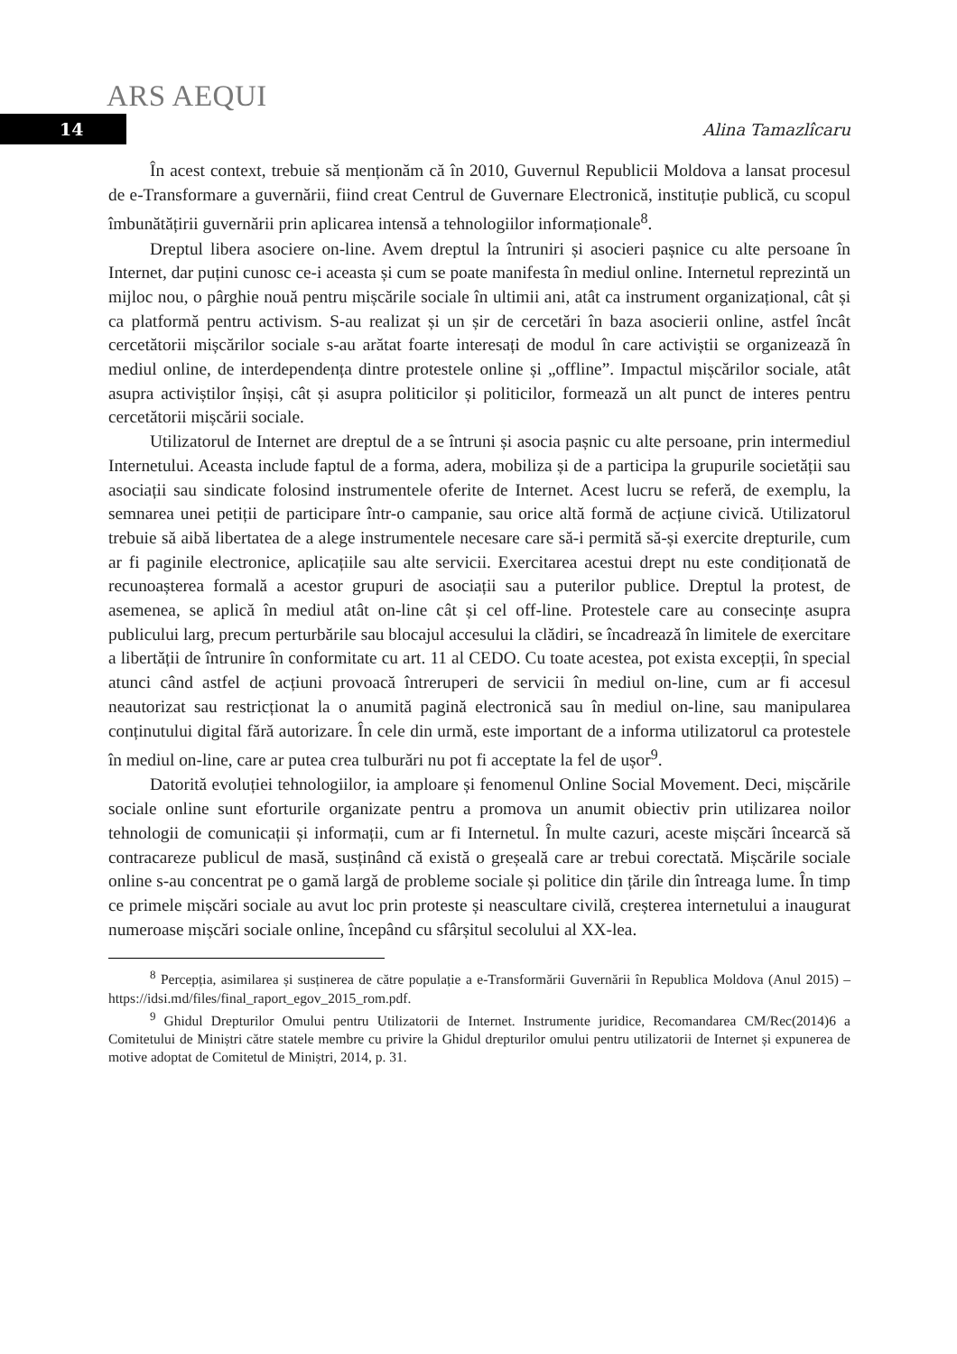ARS AEQUI
14
Alina Tamazlîcaru
În acest context, trebuie să menționăm că în 2010, Guvernul Republicii Moldova a lansat procesul de e-Transformare a guvernării, fiind creat Centrul de Guvernare Electronică, instituție publică, cu scopul îmbunătățirii guvernării prin aplicarea intensă a tehnologiilor informaționale<sup>8</sup>.
Dreptul libera asociere on-line. Avem dreptul la întruniri și asocieri pașnice cu alte persoane în Internet, dar puțini cunosc ce-i aceasta și cum se poate manifesta în mediul online. Internetul reprezintă un mijloc nou, o pârghie nouă pentru mișcările sociale în ultimii ani, atât ca instrument organizațional, cât și ca platformă pentru activism. S-au realizat și un șir de cercetări în baza asocierii online, astfel încât cercetătorii mișcărilor sociale s-au arătat foarte interesați de modul în care activiștii se organizează în mediul online, de interdependența dintre protestele online și „offline”. Impactul mișcărilor sociale, atât asupra activiștilor înșiși, cât și asupra politicilor și politicilor, formează un alt punct de interes pentru cercetătorii mișcării sociale.
Utilizatorul de Internet are dreptul de a se întruni și asocia pașnic cu alte persoane, prin intermediul Internetului. Aceasta include faptul de a forma, adera, mobiliza și de a participa la grupurile societății sau asociații sau sindicate folosind instrumentele oferite de Internet. Acest lucru se referă, de exemplu, la semnarea unei petiții de participare într-o campanie, sau orice altă formă de acțiune civică. Utilizatorul trebuie să aibă libertatea de a alege instrumentele necesare care să-i permită să-și exercite drepturile, cum ar fi paginile electronice, aplicațiile sau alte servicii. Exercitarea acestui drept nu este condiționată de recunoașterea formală a acestor grupuri de asociații sau a puterilor publice. Dreptul la protest, de asemenea, se aplică în mediul atât on-line cât și cel off-line. Protestele care au consecințe asupra publicului larg, precum perturbările sau blocajul accesului la clădiri, se încadrează în limitele de exercitare a libertății de întrunire în conformitate cu art. 11 al CEDO. Cu toate acestea, pot exista excepții, în special atunci când astfel de acțiuni provoacă întreruperi de servicii în mediul on-line, cum ar fi accesul neautorizat sau restricționat la o anumită pagină electronică sau în mediul on-line, sau manipularea conținutului digital fără autorizare. În cele din urmă, este important de a informa utilizatorul ca protestele în mediul on-line, care ar putea crea tulburări nu pot fi acceptate la fel de ușor<sup>9</sup>.
Datorită evoluției tehnologiilor, ia amploare și fenomenul Online Social Movement. Deci, mișcările sociale online sunt eforturile organizate pentru a promova un anumit obiectiv prin utilizarea noilor tehnologii de comunicații și informații, cum ar fi Internetul. În multe cazuri, aceste mișcări încearcă să contracareze publicul de masă, susținând că există o greșeală care ar trebui corectată. Mișcările sociale online s-au concentrat pe o gamă largă de probleme sociale și politice din țările din întreaga lume. În timp ce primele mișcări sociale au avut loc prin proteste și neascultare civilă, creșterea internetului a inaugurat numeroase mișcări sociale online, începând cu sfârșitul secolului al XX-lea.
<sup>8</sup> Percepția, asimilarea și susținerea de către populație a e-Transformării Guvernării în Republica Moldova (Anul 2015) – https://idsi.md/files/final_raport_egov_2015_rom.pdf.
<sup>9</sup> Ghidul Drepturilor Omului pentru Utilizatorii de Internet. Instrumente juridice, Recomandarea CM/Rec(2014)6 a Comitetului de Miniștri către statele membre cu privire la Ghidul drepturilor omului pentru utilizatorii de Internet și expunerea de motive adoptat de Comitetul de Miniștri, 2014, p. 31.